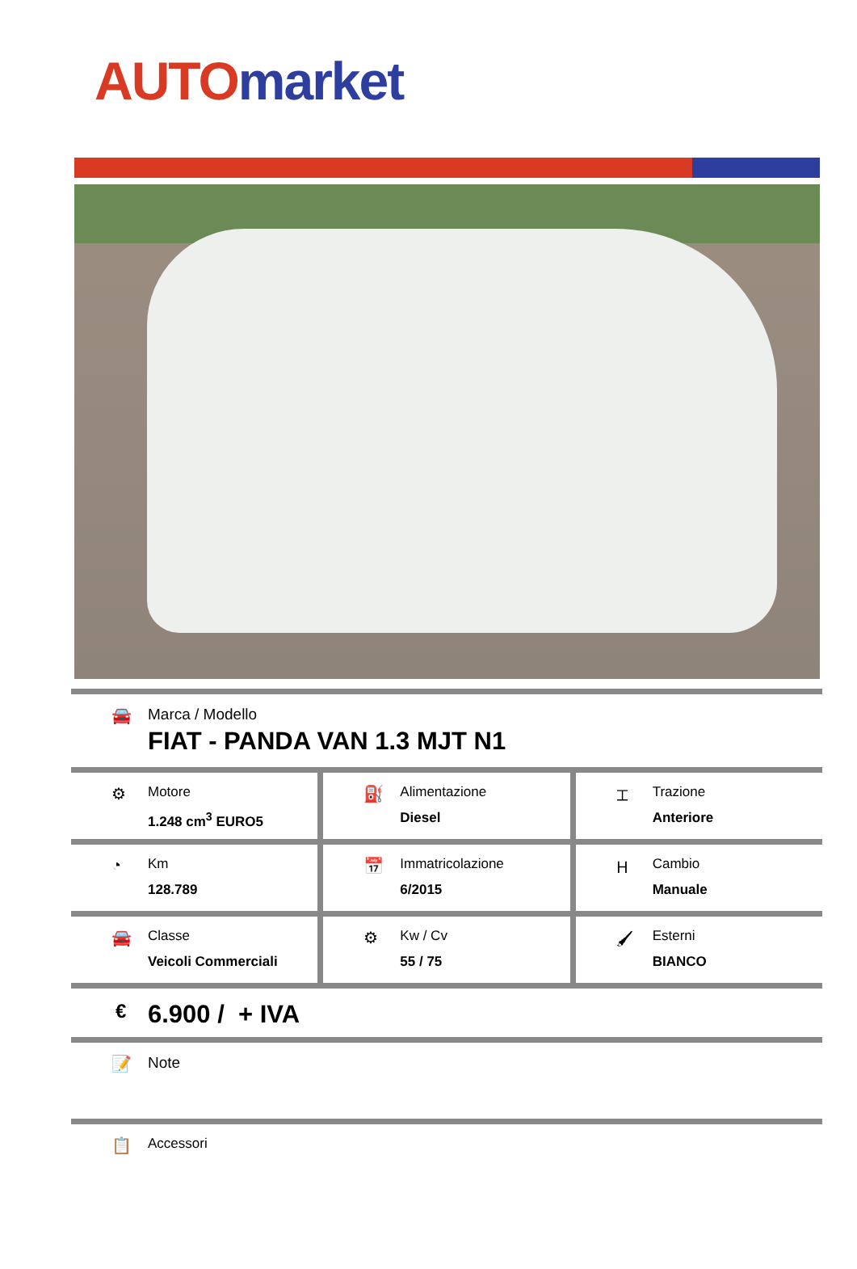AUTO market
🚘 Marca / Modello
FIAT - PANDA VAN 1.3 MJT N1
⚙
Motore
1.248 cm<sup>3</sup> EURO5
⛽
Alimentazione
Diesel
⌶
Trazione
Anteriore
◔
Km
128.789
📅
Immatricolazione
6/2015
Ⲏ
Cambio
Manuale
🚘
Classe
Veicoli Commerciali
⚙
Kw / Cv
55 / 75
🖌
Esterni
BIANCO
€
6.900 / + IVA
📝 Note
📋
Accessori